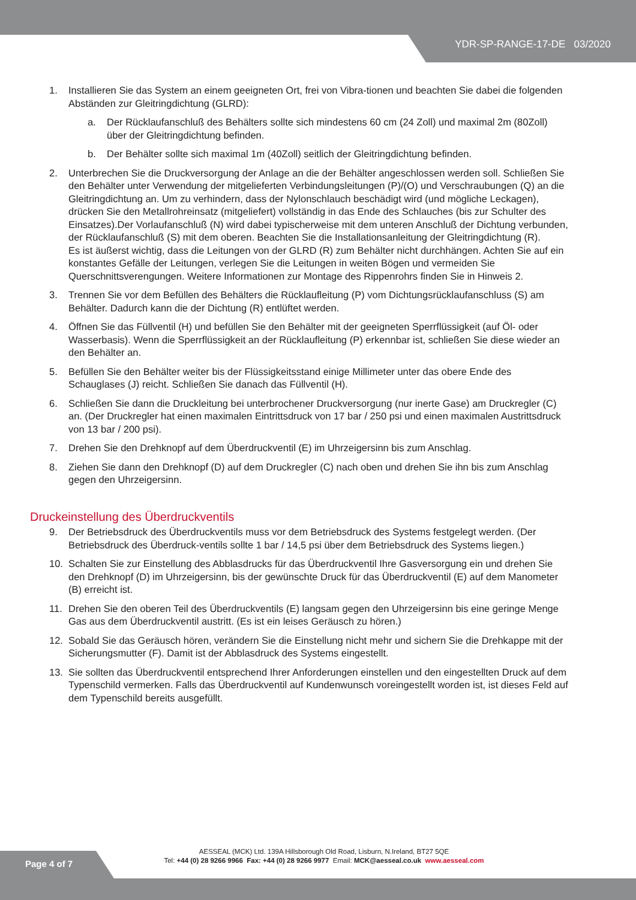YDR-SP-RANGE-17-DE 03/2020
1. Installieren Sie das System an einem geeigneten Ort, frei von Vibra-tionen und beachten Sie dabei die folgenden Abständen zur Gleitringdichtung (GLRD):
a. Der Rücklaufanschluß des Behälters sollte sich mindestens 60 cm (24 Zoll) und maximal 2m (80Zoll) über der Gleitringdichtung befinden.
b. Der Behälter sollte sich maximal 1m (40Zoll) seitlich der Gleitringdichtung befinden.
2. Unterbrechen Sie die Druckversorgung der Anlage an die der Behälter angeschlossen werden soll. Schließen Sie den Behälter unter Verwendung der mitgelieferten Verbindungsleitungen (P)/(O) und Verschraubungen (Q) an die Gleitringdichtung an. Um zu verhindern, dass der Nylonschlauch beschädigt wird (und mögliche Leckagen), drücken Sie den Metallrohreinsatz (mitgeliefert) vollständig in das Ende des Schlauches (bis zur Schulter des Einsatzes).Der Vorlaufanschluß (N) wird dabei typischerweise mit dem unteren Anschluß der Dichtung verbunden, der Rücklaufanschluß (S) mit dem oberen. Beachten Sie die Installationsanleitung der Gleitringdichtung (R).
Es ist äußerst wichtig, dass die Leitungen von der GLRD (R) zum Behälter nicht durchhängen. Achten Sie auf ein konstantes Gefälle der Leitungen, verlegen Sie die Leitungen in weiten Bögen und vermeiden Sie Querschnittsverengungen. Weitere Informationen zur Montage des Rippenrohrs finden Sie in Hinweis 2.
3. Trennen Sie vor dem Befüllen des Behälters die Rücklaufleitung (P) vom Dichtungsrücklaufanschluss (S) am Behälter. Dadurch kann die der Dichtung (R) entlüftet werden.
4. Öffnen Sie das Füllventil (H) und befüllen Sie den Behälter mit der geeigneten Sperrflüssigkeit (auf Öl- oder Wasserbasis). Wenn die Sperrflüssigkeit an der Rücklaufleitung (P) erkennbar ist, schließen Sie diese wieder an den Behälter an.
5. Befüllen Sie den Behälter weiter bis der Flüssigkeitsstand einige Millimeter unter das obere Ende des Schauglases (J) reicht. Schließen Sie danach das Füllventil (H).
6. Schließen Sie dann die Druckleitung bei unterbrochener Druckversorgung (nur inerte Gase) am Druckregler (C) an. (Der Druckregler hat einen maximalen Eintrittsdruck von 17 bar / 250 psi und einen maximalen Austrittsdruck von 13 bar / 200 psi).
7. Drehen Sie den Drehknopf auf dem Überdruckventil (E) im Uhrzeigersinn bis zum Anschlag.
8. Ziehen Sie dann den Drehknopf (D) auf dem Druckregler (C) nach oben und drehen Sie ihn bis zum Anschlag gegen den Uhrzeigersinn.
Druckeinstellung des Überdruckventils
9. Der Betriebsdruck des Überdruckventils muss vor dem Betriebsdruck des Systems festgelegt werden. (Der Betriebsdruck des Überdruck-ventils sollte 1 bar / 14,5 psi über dem Betriebsdruck des Systems liegen.)
10. Schalten Sie zur Einstellung des Abblasdrucks für das Überdruckventil Ihre Gasversorgung ein und drehen Sie den Drehknopf (D) im Uhrzeigersinn, bis der gewünschte Druck für das Überdruckventil (E) auf dem Manometer (B) erreicht ist.
11. Drehen Sie den oberen Teil des Überdruckventils (E) langsam gegen den Uhrzeigersinn bis eine geringe Menge Gas aus dem Überdruckventil austritt. (Es ist ein leises Geräusch zu hören.)
12. Sobald Sie das Geräusch hören, verändern Sie die Einstellung nicht mehr und sichern Sie die Drehkappe mit der Sicherungsmutter (F). Damit ist der Abblasdruck des Systems eingestellt.
13. Sie sollten das Überdruckventil entsprechend Ihrer Anforderungen einstellen und den eingestellten Druck auf dem Typenschild vermerken. Falls das Überdruckventil auf Kundenwunsch voreingestellt worden ist, ist dieses Feld auf dem Typenschild bereits ausgefüllt.
Page 4 of 7
AESSEAL (MCK) Ltd. 139A Hillsborough Old Road, Lisburn, N.Ireland, BT27 5QE
Tel: +44 (0) 28 9266 9966 Fax: +44 (0) 28 9266 9977 Email: MCK@aesseal.co.uk www.aesseal.com